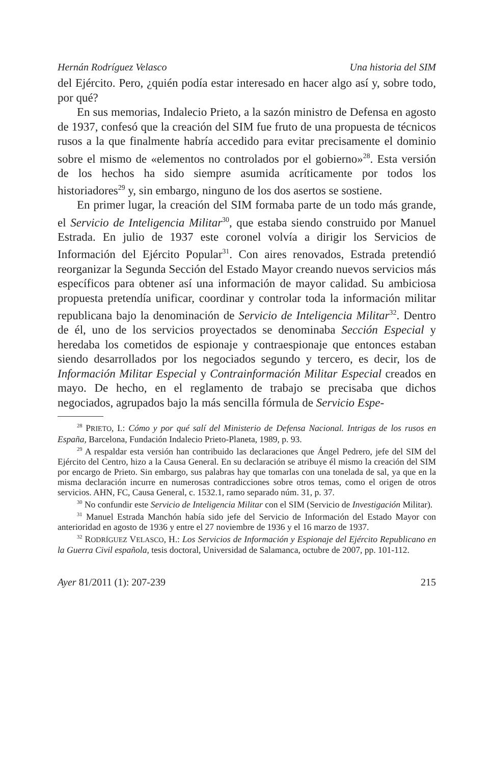Hernán Rodríguez Velasco Una historia del SIM
del Ejército. Pero, ¿quién podía estar interesado en hacer algo así y, sobre todo, por qué?
En sus memorias, Indalecio Prieto, a la sazón ministro de Defensa en agosto de 1937, confesó que la creación del SIM fue fruto de una propuesta de técnicos rusos a la que finalmente habría accedido para evitar precisamente el dominio sobre el mismo de «elementos no controlados por el gobierno»<sup>28</sup>. Esta versión de los hechos ha sido siempre asumida acríticamente por todos los historiadores<sup>29</sup> y, sin embargo, ninguno de los dos asertos se sostiene.
En primer lugar, la creación del SIM formaba parte de un todo más grande, el Servicio de Inteligencia Militar<sup>30</sup>, que estaba siendo construido por Manuel Estrada. En julio de 1937 este coronel volvía a dirigir los Servicios de Información del Ejército Popular<sup>31</sup>. Con aires renovados, Estrada pretendió reorganizar la Segunda Sección del Estado Mayor creando nuevos servicios más específicos para obtener así una información de mayor calidad. Su ambiciosa propuesta pretendía unificar, coordinar y controlar toda la información militar republicana bajo la denominación de Servicio de Inteligencia Militar<sup>32</sup>. Dentro de él, uno de los servicios proyectados se denominaba Sección Especial y heredaba los cometidos de espionaje y contraespionaje que entonces estaban siendo desarrollados por los negociados segundo y tercero, es decir, los de Información Militar Especial y Contrainformación Militar Especial creados en mayo. De hecho, en el reglamento de trabajo se precisaba que dichos negociados, agrupados bajo la más sencilla fórmula de Servicio Espe-
<sup>28</sup> PRIETO, I.: Cómo y por qué salí del Ministerio de Defensa Nacional. Intrigas de los rusos en España, Barcelona, Fundación Indalecio Prieto-Planeta, 1989, p. 93.
<sup>29</sup> A respaldar esta versión han contribuido las declaraciones que Ángel Pedrero, jefe del SIM del Ejército del Centro, hizo a la Causa General. En su declaración se atribuye él mismo la creación del SIM por encargo de Prieto. Sin embargo, sus palabras hay que tomarlas con una tonelada de sal, ya que en la misma declaración incurre en numerosas contradicciones sobre otros temas, como el origen de otros servicios. AHN, FC, Causa General, c. 1532.1, ramo separado núm. 31, p. 37.
<sup>30</sup> No confundir este Servicio de Inteligencia Militar con el SIM (Servicio de Investigación Militar).
<sup>31</sup> Manuel Estrada Manchón había sido jefe del Servicio de Información del Estado Mayor con anterioridad en agosto de 1936 y entre el 27 noviembre de 1936 y el 16 marzo de 1937.
<sup>32</sup> RODRÍGUEZ VELASCO, H.: Los Servicios de Información y Espionaje del Ejército Republicano en la Guerra Civil española, tesis doctoral, Universidad de Salamanca, octubre de 2007, pp. 101-112.
Ayer 81/2011 (1): 207-239 215